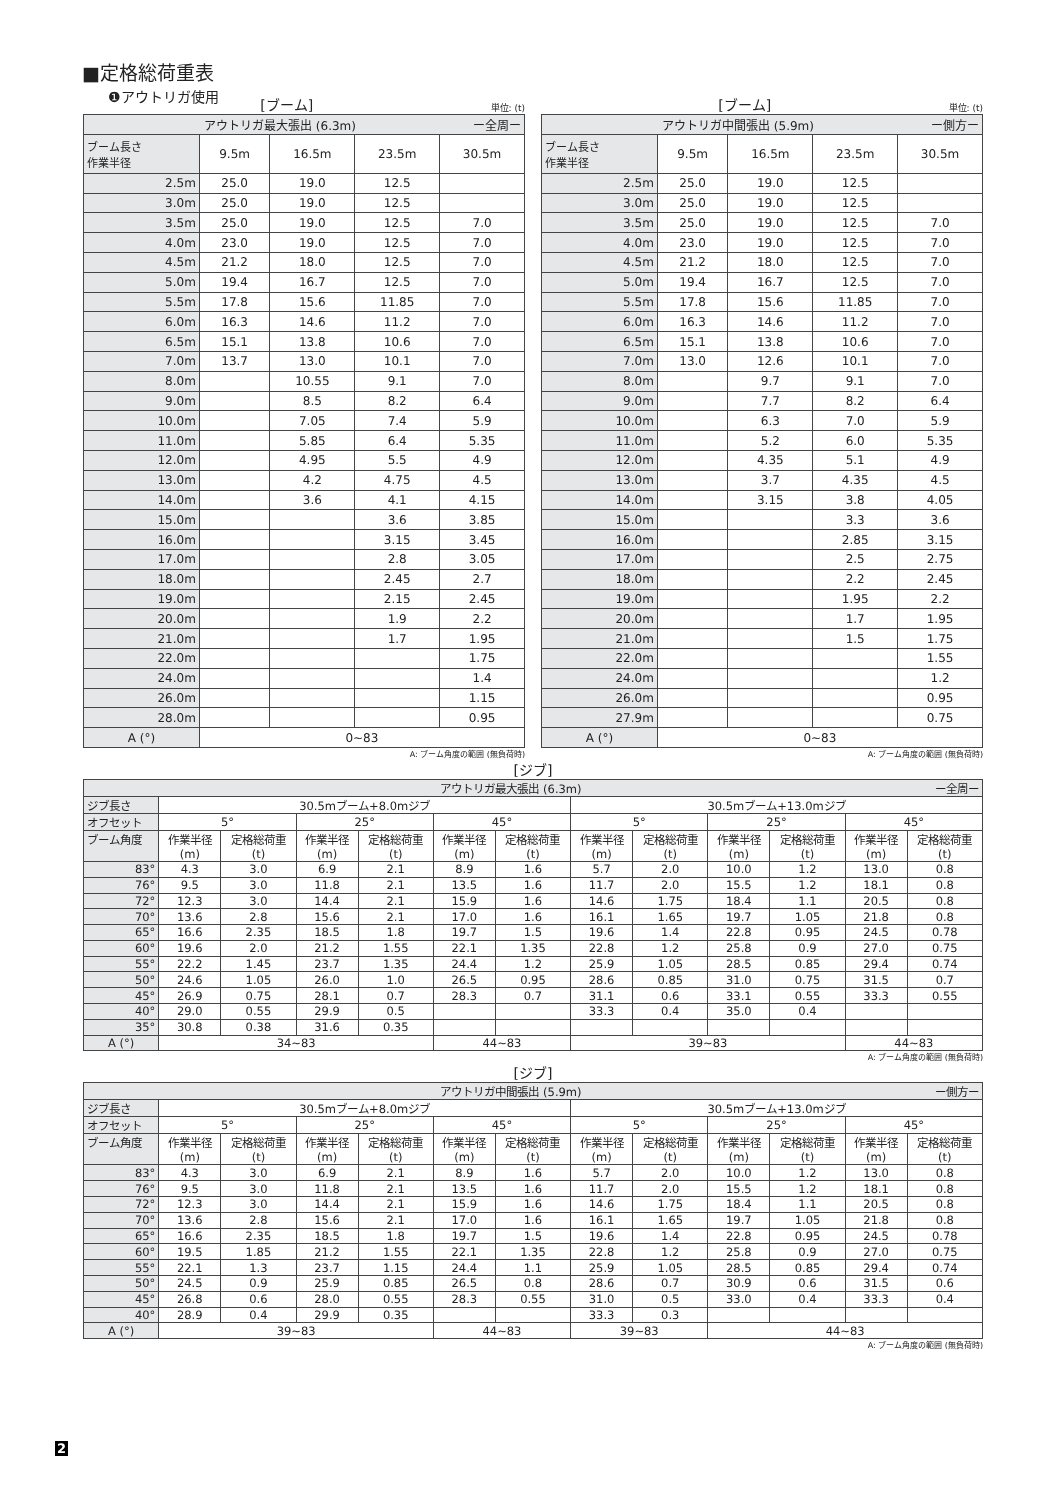■定格総荷重表
❶アウトリガ使用
[ブーム] 単位: (t)
| アウトリガ最大張出 (6.3m) ー全周ー | | | | |
| --- | --- | --- | --- | --- |
| ブーム長さ 作業半径 | 9.5m | 16.5m | 23.5m | 30.5m |
| 2.5m | 25.0 | 19.0 | 12.5 | |
| 3.0m | 25.0 | 19.0 | 12.5 | |
| 3.5m | 25.0 | 19.0 | 12.5 | 7.0 |
| 4.0m | 23.0 | 19.0 | 12.5 | 7.0 |
| 4.5m | 21.2 | 18.0 | 12.5 | 7.0 |
| 5.0m | 19.4 | 16.7 | 12.5 | 7.0 |
| 5.5m | 17.8 | 15.6 | 11.85 | 7.0 |
| 6.0m | 16.3 | 14.6 | 11.2 | 7.0 |
| 6.5m | 15.1 | 13.8 | 10.6 | 7.0 |
| 7.0m | 13.7 | 13.0 | 10.1 | 7.0 |
| 8.0m | | 10.55 | 9.1 | 7.0 |
| 9.0m | | 8.5 | 8.2 | 6.4 |
| 10.0m | | 7.05 | 7.4 | 5.9 |
| 11.0m | | 5.85 | 6.4 | 5.35 |
| 12.0m | | 4.95 | 5.5 | 4.9 |
| 13.0m | | 4.2 | 4.75 | 4.5 |
| 14.0m | | 3.6 | 4.1 | 4.15 |
| 15.0m | | | 3.6 | 3.85 |
| 16.0m | | | 3.15 | 3.45 |
| 17.0m | | | 2.8 | 3.05 |
| 18.0m | | | 2.45 | 2.7 |
| 19.0m | | | 2.15 | 2.45 |
| 20.0m | | | 1.9 | 2.2 |
| 21.0m | | | 1.7 | 1.95 |
| 22.0m | | | | 1.75 |
| 24.0m | | | | 1.4 |
| 26.0m | | | | 1.15 |
| 28.0m | | | | 0.95 |
| A (°) | 0~83 | | | |
A: ブーム角度の範囲 (無負荷時)
[ブーム] 単位: (t)
| アウトリガ中間張出 (5.9m) ー側方ー | | | | |
| --- | --- | --- | --- | --- |
| ブーム長さ 作業半径 | 9.5m | 16.5m | 23.5m | 30.5m |
| 2.5m | 25.0 | 19.0 | 12.5 | |
| 3.0m | 25.0 | 19.0 | 12.5 | |
| 3.5m | 25.0 | 19.0 | 12.5 | 7.0 |
| 4.0m | 23.0 | 19.0 | 12.5 | 7.0 |
| 4.5m | 21.2 | 18.0 | 12.5 | 7.0 |
| 5.0m | 19.4 | 16.7 | 12.5 | 7.0 |
| 5.5m | 17.8 | 15.6 | 11.85 | 7.0 |
| 6.0m | 16.3 | 14.6 | 11.2 | 7.0 |
| 6.5m | 15.1 | 13.8 | 10.6 | 7.0 |
| 7.0m | 13.0 | 12.6 | 10.1 | 7.0 |
| 8.0m | | 9.7 | 9.1 | 7.0 |
| 9.0m | | 7.7 | 8.2 | 6.4 |
| 10.0m | | 6.3 | 7.0 | 5.9 |
| 11.0m | | 5.2 | 6.0 | 5.35 |
| 12.0m | | 4.35 | 5.1 | 4.9 |
| 13.0m | | 3.7 | 4.35 | 4.5 |
| 14.0m | | 3.15 | 3.8 | 4.05 |
| 15.0m | | | 3.3 | 3.6 |
| 16.0m | | | 2.85 | 3.15 |
| 17.0m | | | 2.5 | 2.75 |
| 18.0m | | | 2.2 | 2.45 |
| 19.0m | | | 1.95 | 2.2 |
| 20.0m | | | 1.7 | 1.95 |
| 21.0m | | | 1.5 | 1.75 |
| 22.0m | | | | 1.55 |
| 24.0m | | | | 1.2 |
| 26.0m | | | | 0.95 |
| 27.9m | | | | 0.75 |
| A (°) | 0~83 | | | |
A: ブーム角度の範囲 (無負荷時)
[ジブ]
| アウトリガ最大張出 (6.3m) ー全周ー | | | | | | | | | | | | |
| --- | --- | --- | --- | --- | --- | --- | --- | --- | --- | --- | --- | --- |
| ジブ長さ | 30.5mブーム+8.0mジブ | | | | | | 30.5mブーム+13.0mジブ | | | | | |
| オフセット | 5° | | 25° | | 45° | | 5° | | 25° | | 45° | |
| ブーム角度 | 作業半径 (m) | 定格総荷重 (t) | 作業半径 (m) | 定格総荷重 (t) | 作業半径 (m) | 定格総荷重 (t) | 作業半径 (m) | 定格総荷重 (t) | 作業半径 (m) | 定格総荷重 (t) | 作業半径 (m) | 定格総荷重 (t) |
| 83° | 4.3 | 3.0 | 6.9 | 2.1 | 8.9 | 1.6 | 5.7 | 2.0 | 10.0 | 1.2 | 13.0 | 0.8 |
| 76° | 9.5 | 3.0 | 11.8 | 2.1 | 13.5 | 1.6 | 11.7 | 2.0 | 15.5 | 1.2 | 18.1 | 0.8 |
| 72° | 12.3 | 3.0 | 14.4 | 2.1 | 15.9 | 1.6 | 14.6 | 1.75 | 18.4 | 1.1 | 20.5 | 0.8 |
| 70° | 13.6 | 2.8 | 15.6 | 2.1 | 17.0 | 1.6 | 16.1 | 1.65 | 19.7 | 1.05 | 21.8 | 0.8 |
| 65° | 16.6 | 2.35 | 18.5 | 1.8 | 19.7 | 1.5 | 19.6 | 1.4 | 22.8 | 0.95 | 24.5 | 0.78 |
| 60° | 19.6 | 2.0 | 21.2 | 1.55 | 22.1 | 1.35 | 22.8 | 1.2 | 25.8 | 0.9 | 27.0 | 0.75 |
| 55° | 22.2 | 1.45 | 23.7 | 1.35 | 24.4 | 1.2 | 25.9 | 1.05 | 28.5 | 0.85 | 29.4 | 0.74 |
| 50° | 24.6 | 1.05 | 26.0 | 1.0 | 26.5 | 0.95 | 28.6 | 0.85 | 31.0 | 0.75 | 31.5 | 0.7 |
| 45° | 26.9 | 0.75 | 28.1 | 0.7 | 28.3 | 0.7 | 31.1 | 0.6 | 33.1 | 0.55 | 33.3 | 0.55 |
| 40° | 29.0 | 0.55 | 29.9 | 0.5 | | | 33.3 | 0.4 | 35.0 | 0.4 | | |
| 35° | 30.8 | 0.38 | 31.6 | 0.35 | | | | | | | | |
| A (°) | 34~83 | | | | 44~83 | | 39~83 | | | | 44~83 | |
A: ブーム角度の範囲 (無負荷時)
[ジブ]
| アウトリガ中間張出 (5.9m) ー側方ー | | | | | | | | | | | | |
| --- | --- | --- | --- | --- | --- | --- | --- | --- | --- | --- | --- | --- |
| ジブ長さ | 30.5mブーム+8.0mジブ | | | | | | 30.5mブーム+13.0mジブ | | | | | |
| オフセット | 5° | | 25° | | 45° | | 5° | | 25° | | 45° | |
| ブーム角度 | 作業半径 (m) | 定格総荷重 (t) | 作業半径 (m) | 定格総荷重 (t) | 作業半径 (m) | 定格総荷重 (t) | 作業半径 (m) | 定格総荷重 (t) | 作業半径 (m) | 定格総荷重 (t) | 作業半径 (m) | 定格総荷重 (t) |
| 83° | 4.3 | 3.0 | 6.9 | 2.1 | 8.9 | 1.6 | 5.7 | 2.0 | 10.0 | 1.2 | 13.0 | 0.8 |
| 76° | 9.5 | 3.0 | 11.8 | 2.1 | 13.5 | 1.6 | 11.7 | 2.0 | 15.5 | 1.2 | 18.1 | 0.8 |
| 72° | 12.3 | 3.0 | 14.4 | 2.1 | 15.9 | 1.6 | 14.6 | 1.75 | 18.4 | 1.1 | 20.5 | 0.8 |
| 70° | 13.6 | 2.8 | 15.6 | 2.1 | 17.0 | 1.6 | 16.1 | 1.65 | 19.7 | 1.05 | 21.8 | 0.8 |
| 65° | 16.6 | 2.35 | 18.5 | 1.8 | 19.7 | 1.5 | 19.6 | 1.4 | 22.8 | 0.95 | 24.5 | 0.78 |
| 60° | 19.5 | 1.85 | 21.2 | 1.55 | 22.1 | 1.35 | 22.8 | 1.2 | 25.8 | 0.9 | 27.0 | 0.75 |
| 55° | 22.1 | 1.3 | 23.7 | 1.15 | 24.4 | 1.1 | 25.9 | 1.05 | 28.5 | 0.85 | 29.4 | 0.74 |
| 50° | 24.5 | 0.9 | 25.9 | 0.85 | 26.5 | 0.8 | 28.6 | 0.7 | 30.9 | 0.6 | 31.5 | 0.6 |
| 45° | 26.8 | 0.6 | 28.0 | 0.55 | 28.3 | 0.55 | 31.0 | 0.5 | 33.0 | 0.4 | 33.3 | 0.4 |
| 40° | 28.9 | 0.4 | 29.9 | 0.35 | | | 33.3 | 0.3 | | | | |
| A (°) | 39~83 | | | | 44~83 | | 39~83 | | 44~83 | | | |
A: ブーム角度の範囲 (無負荷時)
2